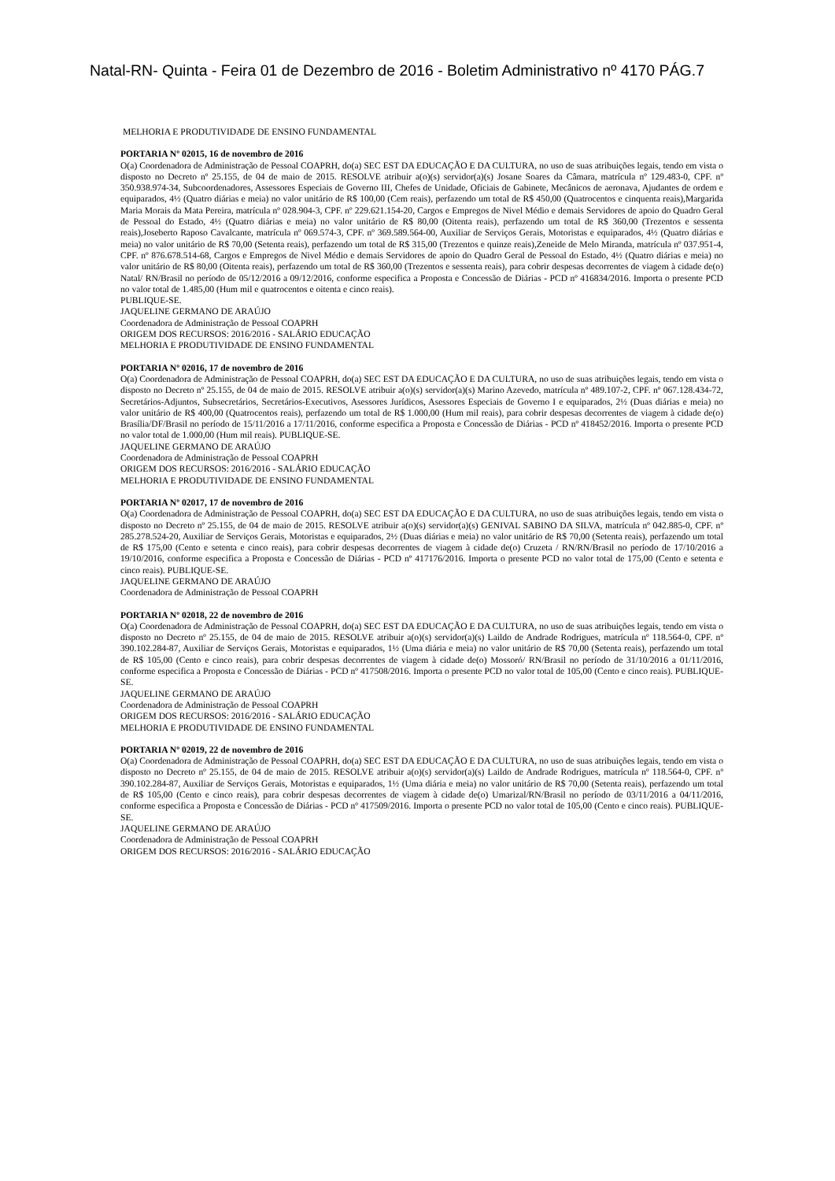Natal-RN- Quinta - Feira 01 de Dezembro de 2016 - Boletim Administrativo nº 4170 PÁG.7
MELHORIA E PRODUTIVIDADE DE ENSINO FUNDAMENTAL
PORTARIA Nº 02015, 16 de novembro de 2016
O(a) Coordenadora de Administração de Pessoal COAPRH, do(a) SEC EST DA EDUCAÇÃO E DA CULTURA, no uso de suas atribuições legais, tendo em vista o disposto no Decreto nº 25.155, de 04 de maio de 2015. RESOLVE atribuir a(o)(s) servidor(a)(s) Josane Soares da Câmara, matrícula nº 129.483-0, CPF. nº 350.938.974-34, Subcoordenadores, Assessores Especiais de Governo III, Chefes de Unidade, Oficiais de Gabinete, Mecânicos de aeronava, Ajudantes de ordem e equiparados, 4½ (Quatro diárias e meia) no valor unitário de R$ 100,00 (Cem reais), perfazendo um total de R$ 450,00 (Quatrocentos e cinquenta reais),Margarida Maria Morais da Mata Pereira, matrícula nº 028.904-3, CPF. nº 229.621.154-20, Cargos e Empregos de Nivel Médio e demais Servidores de apoio do Quadro Geral de Pessoal do Estado, 4½ (Quatro diárias e meia) no valor unitário de R$ 80,00 (Oitenta reais), perfazendo um total de R$ 360,00 (Trezentos e sessenta reais),Joseberto Raposo Cavalcante, matrícula nº 069.574-3, CPF. nº 369.589.564-00, Auxiliar de Serviços Gerais, Motoristas e equiparados, 4½ (Quatro diárias e meia) no valor unitário de R$ 70,00 (Setenta reais), perfazendo um total de R$ 315,00 (Trezentos e quinze reais),Zeneide de Melo Miranda, matrícula nº 037.951-4, CPF. nº 876.678.514-68, Cargos e Empregos de Nivel Médio e demais Servidores de apoio do Quadro Geral de Pessoal do Estado, 4½ (Quatro diárias e meia) no valor unitário de R$ 80,00 (Oitenta reais), perfazendo um total de R$ 360,00 (Trezentos e sessenta reais), para cobrir despesas decorrentes de viagem à cidade de(o) Natal/ RN/Brasil no período de 05/12/2016 a 09/12/2016, conforme especifica a Proposta e Concessão de Diárias - PCD nº 416834/2016. Importa o presente PCD no valor total de 1.485,00 (Hum mil e quatrocentos e oitenta e cinco reais).
PUBLIQUE-SE.
JAQUELINE GERMANO DE ARAÚJO
Coordenadora de Administração de Pessoal COAPRH
ORIGEM DOS RECURSOS: 2016/2016 - SALÁRIO EDUCAÇÃO
MELHORIA E PRODUTIVIDADE DE ENSINO FUNDAMENTAL
PORTARIA Nº 02016, 17 de novembro de 2016
O(a) Coordenadora de Administração de Pessoal COAPRH, do(a) SEC EST DA EDUCAÇÃO E DA CULTURA, no uso de suas atribuições legais, tendo em vista o disposto no Decreto nº 25.155, de 04 de maio de 2015. RESOLVE atribuir a(o)(s) servidor(a)(s) Marino Azevedo, matrícula nº 489.107-2, CPF. nº 067.128.434-72, Secretários-Adjuntos, Subsecretários, Secretários-Executivos, Asessores Jurídicos, Asessores Especiais de Governo I e equiparados, 2½ (Duas diárias e meia) no valor unitário de R$ 400,00 (Quatrocentos reais), perfazendo um total de R$ 1.000,00 (Hum mil reais), para cobrir despesas decorrentes de viagem à cidade de(o) Brasília/DF/Brasil no período de 15/11/2016 a 17/11/2016, conforme especifica a Proposta e Concessão de Diárias - PCD nº 418452/2016. Importa o presente PCD no valor total de 1.000,00 (Hum mil reais). PUBLIQUE-SE.
JAQUELINE GERMANO DE ARAÚJO
Coordenadora de Administração de Pessoal COAPRH
ORIGEM DOS RECURSOS: 2016/2016 - SALÁRIO EDUCAÇÃO
MELHORIA E PRODUTIVIDADE DE ENSINO FUNDAMENTAL
PORTARIA Nº 02017, 17 de novembro de 2016
O(a) Coordenadora de Administração de Pessoal COAPRH, do(a) SEC EST DA EDUCAÇÃO E DA CULTURA, no uso de suas atribuições legais, tendo em vista o disposto no Decreto nº 25.155, de 04 de maio de 2015. RESOLVE atribuir a(o)(s) servidor(a)(s) GENIVAL SABINO DA SILVA, matrícula nº 042.885-0, CPF. nº 285.278.524-20, Auxiliar de Serviços Gerais, Motoristas e equiparados, 2½ (Duas diárias e meia) no valor unitário de R$ 70,00 (Setenta reais), perfazendo um total de R$ 175,00 (Cento e setenta e cinco reais), para cobrir despesas decorrentes de viagem à cidade de(o) Cruzeta / RN/RN/Brasil no período de 17/10/2016 a 19/10/2016, conforme especifica a Proposta e Concessão de Diárias - PCD nº 417176/2016. Importa o presente PCD no valor total de 175,00 (Cento e setenta e cinco reais). PUBLIQUE-SE.
JAQUELINE GERMANO DE ARAÚJO
Coordenadora de Administração de Pessoal COAPRH
PORTARIA Nº 02018, 22 de novembro de 2016
O(a) Coordenadora de Administração de Pessoal COAPRH, do(a) SEC EST DA EDUCAÇÃO E DA CULTURA, no uso de suas atribuições legais, tendo em vista o disposto no Decreto nº 25.155, de 04 de maio de 2015. RESOLVE atribuir a(o)(s) servidor(a)(s) Laildo de Andrade Rodrigues, matrícula nº 118.564-0, CPF. nº 390.102.284-87, Auxiliar de Serviços Gerais, Motoristas e equiparados, 1½ (Uma diária e meia) no valor unitário de R$ 70,00 (Setenta reais), perfazendo um total de R$ 105,00 (Cento e cinco reais), para cobrir despesas decorrentes de viagem à cidade de(o) Mossoró/ RN/Brasil no período de 31/10/2016 a 01/11/2016, conforme especifica a Proposta e Concessão de Diárias - PCD nº 417508/2016. Importa o presente PCD no valor total de 105,00 (Cento e cinco reais). PUBLIQUE-SE.
JAQUELINE GERMANO DE ARAÚJO
Coordenadora de Administração de Pessoal COAPRH
ORIGEM DOS RECURSOS: 2016/2016 - SALÁRIO EDUCAÇÃO
MELHORIA E PRODUTIVIDADE DE ENSINO FUNDAMENTAL
PORTARIA Nº 02019, 22 de novembro de 2016
O(a) Coordenadora de Administração de Pessoal COAPRH, do(a) SEC EST DA EDUCAÇÃO E DA CULTURA, no uso de suas atribuições legais, tendo em vista o disposto no Decreto nº 25.155, de 04 de maio de 2015. RESOLVE atribuir a(o)(s) servidor(a)(s) Laildo de Andrade Rodrigues, matrícula nº 118.564-0, CPF. nº 390.102.284-87, Auxiliar de Serviços Gerais, Motoristas e equiparados, 1½ (Uma diária e meia) no valor unitário de R$ 70,00 (Setenta reais), perfazendo um total de R$ 105,00 (Cento e cinco reais), para cobrir despesas decorrentes de viagem à cidade de(o) Umarizal/RN/Brasil no período de 03/11/2016 a 04/11/2016, conforme especifica a Proposta e Concessão de Diárias - PCD nº 417509/2016. Importa o presente PCD no valor total de 105,00 (Cento e cinco reais). PUBLIQUE-SE.
JAQUELINE GERMANO DE ARAÚJO
Coordenadora de Administração de Pessoal COAPRH
ORIGEM DOS RECURSOS: 2016/2016 - SALÁRIO EDUCAÇÃO